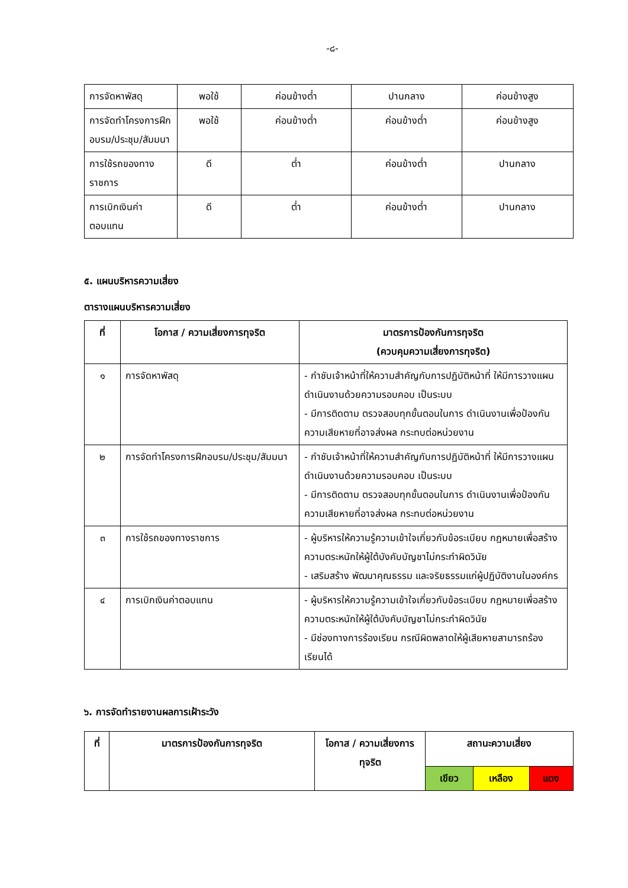-๘-
| การจัดหาพัสดุ | พอใช้ | ค่อนข้างต่ำ | ปานกลาง | ค่อนข้างสูง |
| การจัดทำโครงการฝึกอบรม/ประชุม/สัมมนา | พอใช้ | ค่อนข้างต่ำ | ค่อนข้างต่ำ | ค่อนข้างสูง |
| การใช้รถของทางราชการ | ดี | ต่ำ | ค่อนข้างต่ำ | ปานกลาง |
| การเบิกเงินค่าตอบแทน | ดี | ต่ำ | ค่อนข้างต่ำ | ปานกลาง |
๕. แผนบริหารความเสี่ยง
ตารางแผนบริหารความเสี่ยง
| ที่ | โอกาส / ความเสี่ยงการทุจริต | มาตรการป้องกันการทุจริต (ควบคุมความเสี่ยงการทุจริต) |
| --- | --- | --- |
| ๑ | การจัดหาพัสดุ | - กำชับเจ้าหน้าที่ให้ความสำคัญกับการปฏิบัติหน้าที่ ให้มีการวางแผน ดำเนินงานด้วยความรอบคอบ เป็นระบบ - มีการติดตาม ตรวจสอบทุกขั้นตอนในการ ดำเนินงานเพื่อป้องกันความเสียหายที่อาจส่งผล กระทบต่อหน่วยงาน |
| ๒ | การจัดทำโครงการฝึกอบรม/ประชุม/สัมมนา | - กำชับเจ้าหน้าที่ให้ความสำคัญกับการปฏิบัติหน้าที่ ให้มีการวางแผน ดำเนินงานด้วยความรอบคอบ เป็นระบบ - มีการติดตาม ตรวจสอบทุกขั้นตอนในการ ดำเนินงานเพื่อป้องกันความเสียหายที่อาจส่งผล กระทบต่อหน่วยงาน |
| ๓ | การใช้รถของทางราชการ | - ผู้บริหารให้ความรู้ความเข้าใจเกี่ยวกับข้อระเบียบ กฎหมายเพื่อสร้างความตระหนักให้ผู้ใต้บังคับบัญชาไม่กระทำผิดวินัย - เสริมสร้าง พัฒนาคุณธรรม และจริยธรรมแก่ผู้ปฏิบัติงานในองค์กร |
| ๔ | การเบิกเงินค่าตอบแทน | - ผู้บริหารให้ความรู้ความเข้าใจเกี่ยวกับข้อระเบียบ กฎหมายเพื่อสร้างความตระหนักให้ผู้ใต้บังคับบัญชาไม่กระทำผิดวินัย - มีช่องทางการร้องเรียน กรณีผิดพลาดให้ผู้เสียหายสามารถร้องเรียนได้ |
๖. การจัดทำรายงานผลการเฝ้าระวัง
| ที่ | มาตรการป้องกันการทุจริต | โอกาส / ความเสี่ยงการทุจริต | สถานะความเสี่ยง | | |
| --- | --- | --- | --- | --- | --- |
| | | | เขียว | เหลือง | แดง |